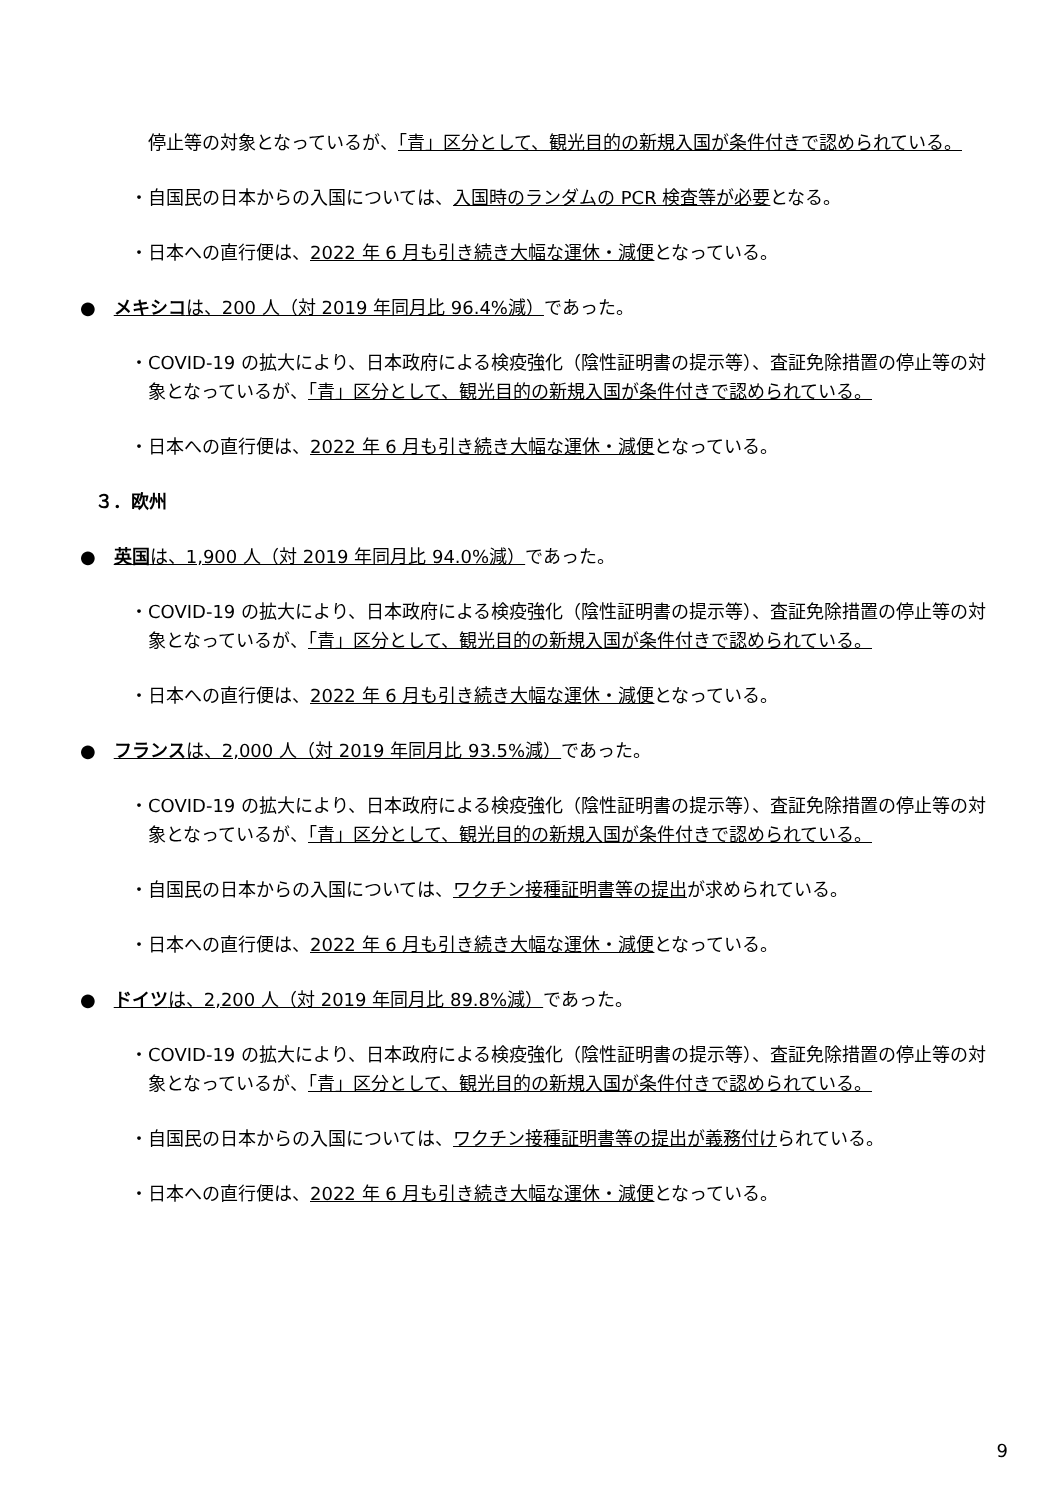停止等の対象となっているが、「青」区分として、観光目的の新規入国が条件付きで認められている。
・自国民の日本からの入国については、入国時のランダムの PCR 検査等が必要となる。
・日本への直行便は、2022 年 6 月も引き続き大幅な運休・減便となっている。
●　メキシコは、200 人（対 2019 年同月比 96.4%減）であった。
・COVID-19 の拡大により、日本政府による検疫強化（陰性証明書の提示等）、査証免除措置の停止等の対象となっているが、「青」区分として、観光目的の新規入国が条件付きで認められている。
・日本への直行便は、2022 年 6 月も引き続き大幅な運休・減便となっている。
３．欧州
●　英国は、1,900 人（対 2019 年同月比 94.0%減）であった。
・COVID-19 の拡大により、日本政府による検疫強化（陰性証明書の提示等）、査証免除措置の停止等の対象となっているが、「青」区分として、観光目的の新規入国が条件付きで認められている。
・日本への直行便は、2022 年 6 月も引き続き大幅な運休・減便となっている。
●　フランスは、2,000 人（対 2019 年同月比 93.5%減）であった。
・COVID-19 の拡大により、日本政府による検疫強化（陰性証明書の提示等）、査証免除措置の停止等の対象となっているが、「青」区分として、観光目的の新規入国が条件付きで認められている。
・自国民の日本からの入国については、ワクチン接種証明書等の提出が求められている。
・日本への直行便は、2022 年 6 月も引き続き大幅な運休・減便となっている。
●　ドイツは、2,200 人（対 2019 年同月比 89.8%減）であった。
・COVID-19 の拡大により、日本政府による検疫強化（陰性証明書の提示等）、査証免除措置の停止等の対象となっているが、「青」区分として、観光目的の新規入国が条件付きで認められている。
・自国民の日本からの入国については、ワクチン接種証明書等の提出が義務付けられている。
・日本への直行便は、2022 年 6 月も引き続き大幅な運休・減便となっている。
9